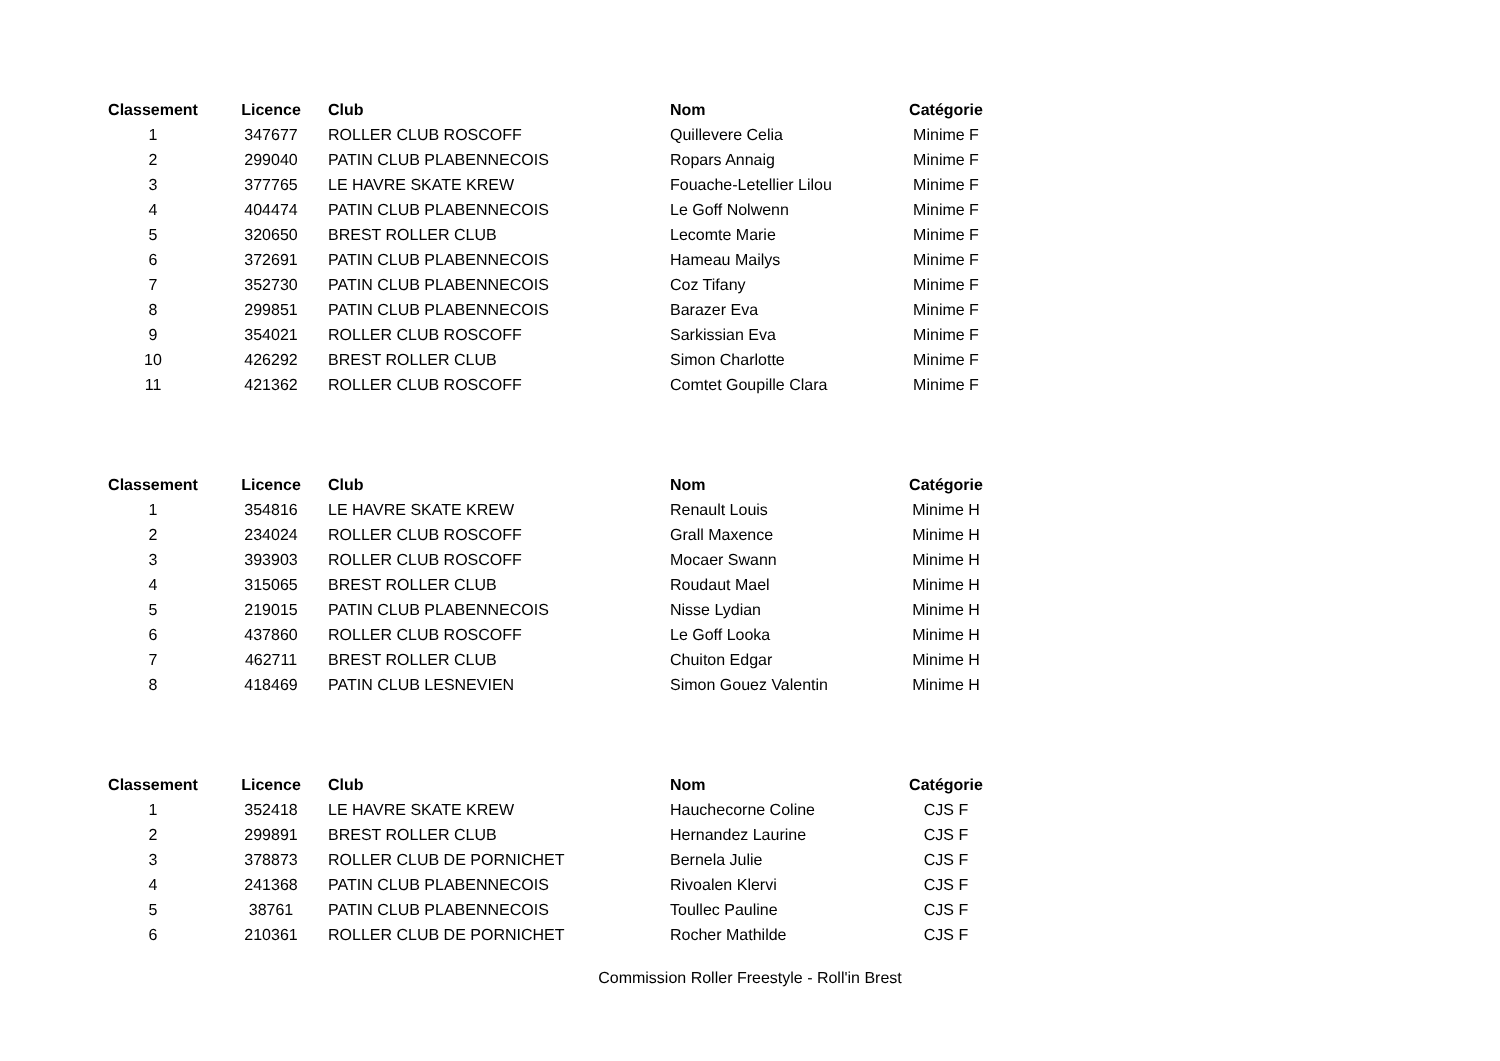| Classement | Licence | Club | Nom | Catégorie |
| --- | --- | --- | --- | --- |
| 1 | 347677 | ROLLER CLUB ROSCOFF | Quillevere Celia | Minime F |
| 2 | 299040 | PATIN CLUB PLABENNECOIS | Ropars Annaig | Minime F |
| 3 | 377765 | LE HAVRE SKATE KREW | Fouache-Letellier Lilou | Minime F |
| 4 | 404474 | PATIN CLUB PLABENNECOIS | Le Goff Nolwenn | Minime F |
| 5 | 320650 | BREST ROLLER CLUB | Lecomte Marie | Minime F |
| 6 | 372691 | PATIN CLUB PLABENNECOIS | Hameau Mailys | Minime F |
| 7 | 352730 | PATIN CLUB PLABENNECOIS | Coz Tifany | Minime F |
| 8 | 299851 | PATIN CLUB PLABENNECOIS | Barazer Eva | Minime F |
| 9 | 354021 | ROLLER CLUB ROSCOFF | Sarkissian Eva | Minime F |
| 10 | 426292 | BREST ROLLER CLUB | Simon Charlotte | Minime F |
| 11 | 421362 | ROLLER CLUB ROSCOFF | Comtet Goupille Clara | Minime F |
| Classement | Licence | Club | Nom | Catégorie |
| --- | --- | --- | --- | --- |
| 1 | 354816 | LE HAVRE SKATE KREW | Renault Louis | Minime H |
| 2 | 234024 | ROLLER CLUB ROSCOFF | Grall Maxence | Minime H |
| 3 | 393903 | ROLLER CLUB ROSCOFF | Mocaer Swann | Minime H |
| 4 | 315065 | BREST ROLLER CLUB | Roudaut Mael | Minime H |
| 5 | 219015 | PATIN CLUB PLABENNECOIS | Nisse Lydian | Minime H |
| 6 | 437860 | ROLLER CLUB ROSCOFF | Le Goff Looka | Minime H |
| 7 | 462711 | BREST ROLLER CLUB | Chuiton Edgar | Minime H |
| 8 | 418469 | PATIN CLUB LESNEVIEN | Simon Gouez Valentin | Minime H |
| Classement | Licence | Club | Nom | Catégorie |
| --- | --- | --- | --- | --- |
| 1 | 352418 | LE HAVRE SKATE KREW | Hauchecorne Coline | CJS F |
| 2 | 299891 | BREST ROLLER CLUB | Hernandez Laurine | CJS F |
| 3 | 378873 | ROLLER CLUB DE PORNICHET | Bernela Julie | CJS F |
| 4 | 241368 | PATIN CLUB PLABENNECOIS | Rivoalen Klervi | CJS F |
| 5 | 38761 | PATIN CLUB PLABENNECOIS | Toullec Pauline | CJS F |
| 6 | 210361 | ROLLER CLUB DE PORNICHET | Rocher Mathilde | CJS F |
Commission Roller Freestyle - Roll'in Brest